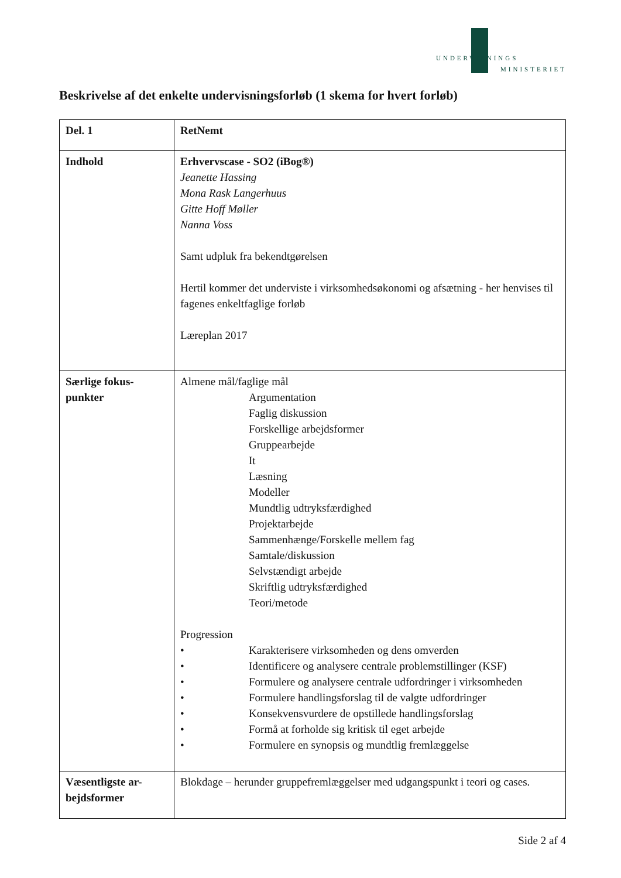UNDERVISNINGS
MINISTERIET
Beskrivelse af det enkelte undervisningsforløb (1 skema for hvert forløb)
| Del. 1 | RetNemt |
| Indhold | Erhvervscase - SO2 (iBog®) Jeanette Hassing Mona Rask Langerhuus Gitte Hoff Møller Nanna Voss Samt udpluk fra bekendtgørelsen Hertil kommer det underviste i virksomhedsøkonomi og afsætning - her henvises til fagenes enkeltfaglige forløb Læreplan 2017 |
| Særlige fokus-punkter | Almene mål/faglige mål Argumentation Faglig diskussion Forskellige arbejdsformer Gruppearbejde It Læsning Modeller Mundtlig udtryksfærdighed Projektarbejde Sammenhænge/Forskelle mellem fag Samtale/diskussion Selvstændigt arbejde Skriftlig udtryksfærdighed Teori/metode Progression • Karakterisere virksomheden og dens omverden • Identificere og analysere centrale problemstillinger (KSF) • Formulere og analysere centrale udfordringer i virksomheden • Formulere handlingsforslag til de valgte udfordringer • Konsekvensvurdere de opstillede handlingsforslag • Formå at forholde sig kritisk til eget arbejde • Formulere en synopsis og mundtlig fremlæggelse |
| Væsentligste ar-bejdsformer | Blokdage – herunder gruppefremlæggelser med udgangspunkt i teori og cases. |
Side 2 af 4